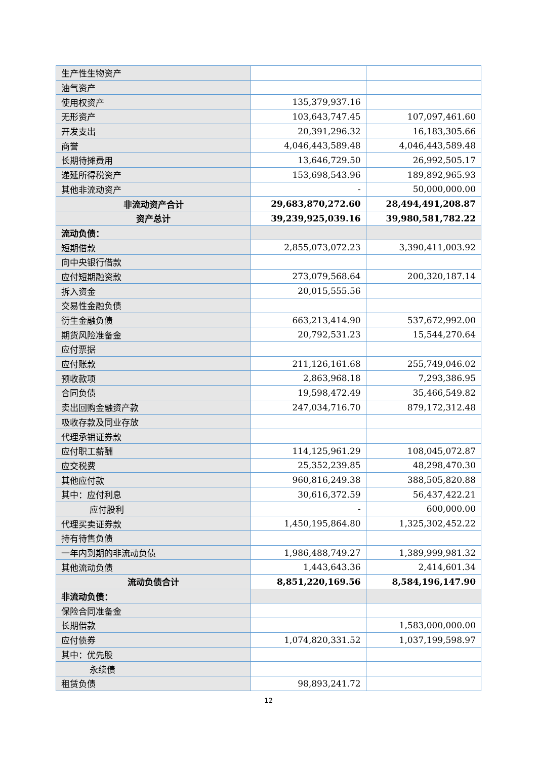| 生产性生物资产 | | |
| 油气资产 | | |
| 使用权资产 | 135,379,937.16 | |
| 无形资产 | 103,643,747.45 | 107,097,461.60 |
| 开发支出 | 20,391,296.32 | 16,183,305.66 |
| 商誉 | 4,046,443,589.48 | 4,046,443,589.48 |
| 长期待摊费用 | 13,646,729.50 | 26,992,505.17 |
| 递延所得税资产 | 153,698,543.96 | 189,892,965.93 |
| 其他非流动资产 | - | 50,000,000.00 |
| 非流动资产合计 | 29,683,870,272.60 | 28,494,491,208.87 |
| 资产总计 | 39,239,925,039.16 | 39,980,581,782.22 |
| 流动负债： | | |
| 短期借款 | 2,855,073,072.23 | 3,390,411,003.92 |
| 向中央银行借款 | | |
| 应付短期融资款 | 273,079,568.64 | 200,320,187.14 |
| 拆入资金 | 20,015,555.56 | |
| 交易性金融负债 | | |
| 衍生金融负债 | 663,213,414.90 | 537,672,992.00 |
| 期货风险准备金 | 20,792,531.23 | 15,544,270.64 |
| 应付票据 | | |
| 应付账款 | 211,126,161.68 | 255,749,046.02 |
| 预收款项 | 2,863,968.18 | 7,293,386.95 |
| 合同负债 | 19,598,472.49 | 35,466,549.82 |
| 卖出回购金融资产款 | 247,034,716.70 | 879,172,312.48 |
| 吸收存款及同业存放 | | |
| 代理承销证券款 | | |
| 应付职工薪酬 | 114,125,961.29 | 108,045,072.87 |
| 应交税费 | 25,352,239.85 | 48,298,470.30 |
| 其他应付款 | 960,816,249.38 | 388,505,820.88 |
| 其中：应付利息 | 30,616,372.59 | 56,437,422.21 |
| 应付股利 | - | 600,000.00 |
| 代理买卖证券款 | 1,450,195,864.80 | 1,325,302,452.22 |
| 持有待售负债 | | |
| 一年内到期的非流动负债 | 1,986,488,749.27 | 1,389,999,981.32 |
| 其他流动负债 | 1,443,643.36 | 2,414,601.34 |
| 流动负债合计 | 8,851,220,169.56 | 8,584,196,147.90 |
| 非流动负债： | | |
| 保险合同准备金 | | |
| 长期借款 | | 1,583,000,000.00 |
| 应付债券 | 1,074,820,331.52 | 1,037,199,598.97 |
| 其中：优先股 | | |
| 永续债 | | |
| 租赁负债 | 98,893,241.72 | |
12